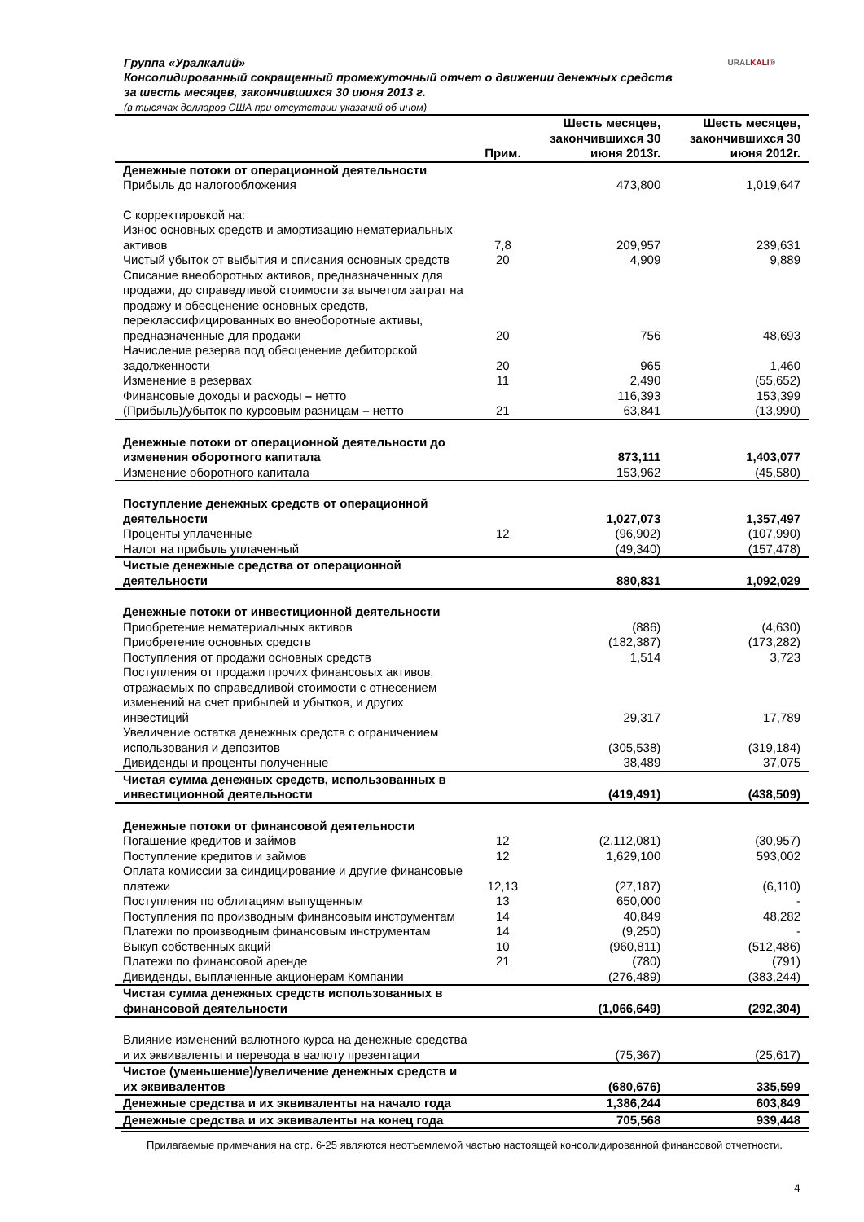Группа «Уралкалий»
Консолидированный сокращенный промежуточный отчет о движении денежных средств
за шесть месяцев, закончившихся 30 июня 2013 г.
(в тысячах долларов США при отсутствии указаний об ином)
URALKALI®
| | Прим. | Шесть месяцев, закончившихся 30 июня 2013г. | Шесть месяцев, закончившихся 30 июня 2012г. |
| --- | --- | --- | --- |
| Денежные потоки от операционной деятельности | | | |
| Прибыль до налогообложения | | 473,800 | 1,019,647 |
| С корректировкой на: | | | |
| Износ основных средств и амортизацию нематериальных активов | 7,8 | 209,957 | 239,631 |
| Чистый убыток от выбытия и списания основных средств | 20 | 4,909 | 9,889 |
| Списание внеоборотных активов, предназначенных для продажи, до справедливой стоимости за вычетом затрат на продажу и обесценение основных средств, переклассифицированных во внеоборотные активы, предназначенные для продажи | 20 | 756 | 48,693 |
| Начисление резерва под обесценение дебиторской задолженности | 20 | 965 | 1,460 |
| Изменение в резервах | 11 | 2,490 | (55,652) |
| Финансовые доходы и расходы – нетто | | 116,393 | 153,399 |
| (Прибыль)/убыток по курсовым разницам – нетто | 21 | 63,841 | (13,990) |
| Денежные потоки от операционной деятельности до изменения оборотного капитала | | 873,111 | 1,403,077 |
| Изменение оборотного капитала | | 153,962 | (45,580) |
| Поступление денежных средств от операционной деятельности | | 1,027,073 | 1,357,497 |
| Проценты уплаченные | 12 | (96,902) | (107,990) |
| Налог на прибыль уплаченный | | (49,340) | (157,478) |
| Чистые денежные средства от операционной деятельности | | 880,831 | 1,092,029 |
| Денежные потоки от инвестиционной деятельности | | | |
| Приобретение нематериальных активов | | (886) | (4,630) |
| Приобретение основных средств | | (182,387) | (173,282) |
| Поступления от продажи основных средств | | 1,514 | 3,723 |
| Поступления от продажи прочих финансовых активов, отражаемых по справедливой стоимости с отнесением изменений на счет прибылей и убытков, и других инвестиций | | 29,317 | 17,789 |
| Увеличение остатка денежных средств с ограничением использования и депозитов | | (305,538) | (319,184) |
| Дивиденды и проценты полученные | | 38,489 | 37,075 |
| Чистая сумма денежных средств, использованных в инвестиционной деятельности | | (419,491) | (438,509) |
| Денежные потоки от финансовой деятельности | | | |
| Погашение кредитов и займов | 12 | (2,112,081) | (30,957) |
| Поступление кредитов и займов | 12 | 1,629,100 | 593,002 |
| Оплата комиссии за синдицирование и другие финансовые платежи | 12,13 | (27,187) | (6,110) |
| Поступления по облигациям выпущенным | 13 | 650,000 | - |
| Поступления по производным финансовым инструментам | 14 | 40,849 | 48,282 |
| Платежи по производным финансовым инструментам | 14 | (9,250) | - |
| Выкуп собственных акций | 10 | (960,811) | (512,486) |
| Платежи по финансовой аренде | 21 | (780) | (791) |
| Дивиденды, выплаченные акционерам Компании | | (276,489) | (383,244) |
| Чистая сумма денежных средств использованных в финансовой деятельности | | (1,066,649) | (292,304) |
| Влияние изменений валютного курса на денежные средства и их эквиваленты и перевода в валюту презентации | | (75,367) | (25,617) |
| Чистое (уменьшение)/увеличение денежных средств и их эквивалентов | | (680,676) | 335,599 |
| Денежные средства и их эквиваленты на начало года | | 1,386,244 | 603,849 |
| Денежные средства и их эквиваленты на конец года | | 705,568 | 939,448 |
Прилагаемые примечания на стр. 6-25 являются неотъемлемой частью настоящей консолидированной финансовой отчетности.
4